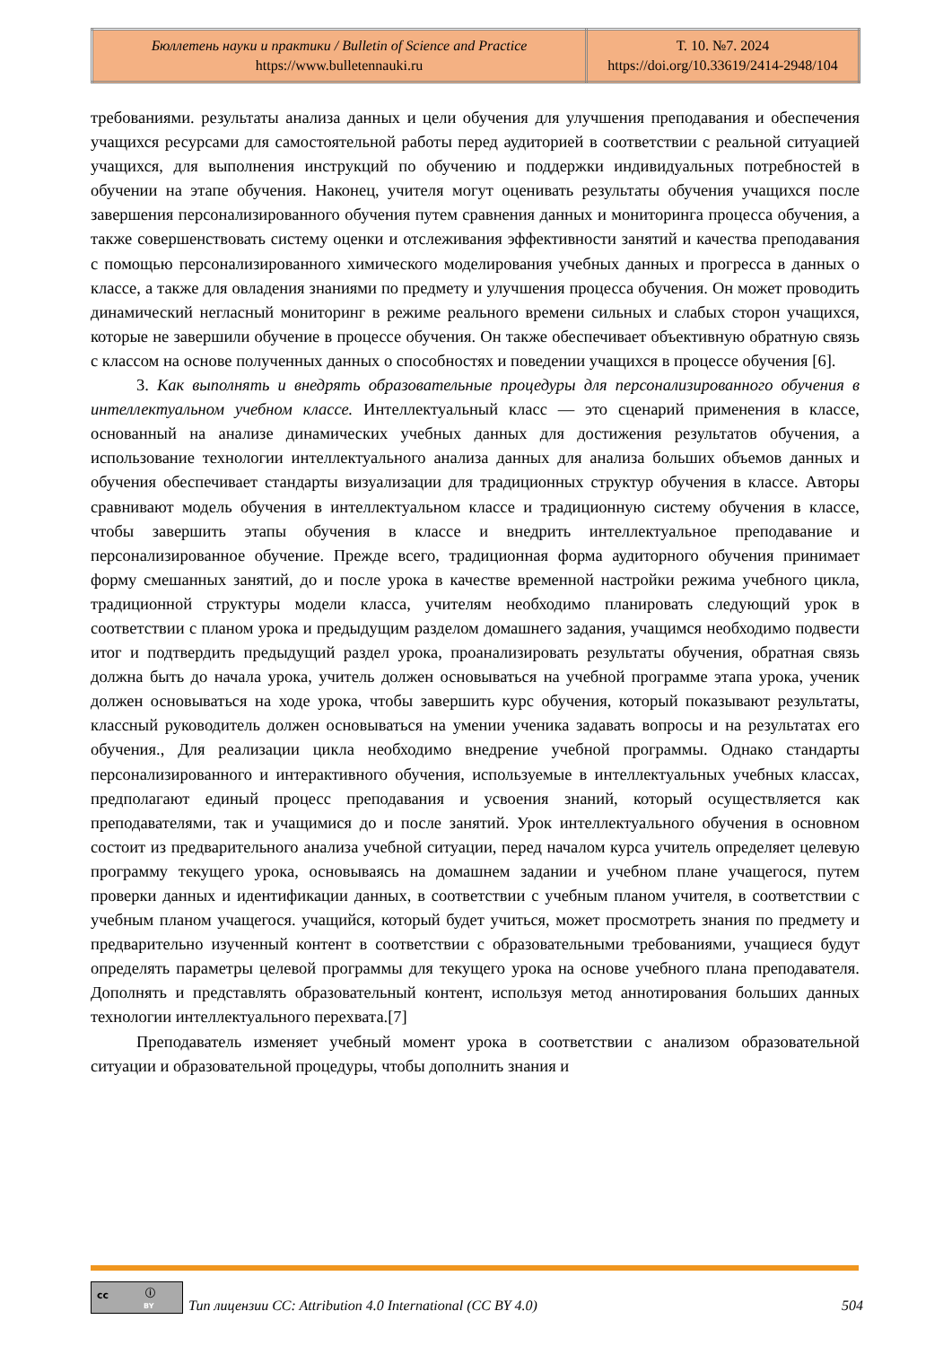| Бюллетень науки и практики / Bulletin of Science and Practice https://www.bulletennauki.ru | Т. 10. №7. 2024 https://doi.org/10.33619/2414-2948/104 |
требованиями. результаты анализа данных и цели обучения для улучшения преподавания и обеспечения учащихся ресурсами для самостоятельной работы перед аудиторией в соответствии с реальной ситуацией учащихся, для выполнения инструкций по обучению и поддержки индивидуальных потребностей в обучении на этапе обучения. Наконец, учителя могут оценивать результаты обучения учащихся после завершения персонализированного обучения путем сравнения данных и мониторинга процесса обучения, а также совершенствовать систему оценки и отслеживания эффективности занятий и качества преподавания с помощью персонализированного химического моделирования учебных данных и прогресса в данных о классе, а также для овладения знаниями по предмету и улучшения процесса обучения. Он может проводить динамический негласный мониторинг в режиме реального времени сильных и слабых сторон учащихся, которые не завершили обучение в процессе обучения. Он также обеспечивает объективную обратную связь с классом на основе полученных данных о способностях и поведении учащихся в процессе обучения [6].
3. Как выполнять и внедрять образовательные процедуры для персонализированного обучения в интеллектуальном учебном классе. Интеллектуальный класс — это сценарий применения в классе, основанный на анализе динамических учебных данных для достижения результатов обучения, а использование технологии интеллектуального анализа данных для анализа больших объемов данных и обучения обеспечивает стандарты визуализации для традиционных структур обучения в классе. Авторы сравнивают модель обучения в интеллектуальном классе и традиционную систему обучения в классе, чтобы завершить этапы обучения в классе и внедрить интеллектуальное преподавание и персонализированное обучение. Прежде всего, традиционная форма аудиторного обучения принимает форму смешанных занятий, до и после урока в качестве временной настройки режима учебного цикла, традиционной структуры модели класса, учителям необходимо планировать следующий урок в соответствии с планом урока и предыдущим разделом домашнего задания, учащимся необходимо подвести итог и подтвердить предыдущий раздел урока, проанализировать результаты обучения, обратная связь должна быть до начала урока, учитель должен основываться на учебной программе этапа урока, ученик должен основываться на ходе урока, чтобы завершить курс обучения, который показывают результаты, классный руководитель должен основываться на умении ученика задавать вопросы и на результатах его обучения., Для реализации цикла необходимо внедрение учебной программы. Однако стандарты персонализированного и интерактивного обучения, используемые в интеллектуальных учебных классах, предполагают единый процесс преподавания и усвоения знаний, который осуществляется как преподавателями, так и учащимися до и после занятий. Урок интеллектуального обучения в основном состоит из предварительного анализа учебной ситуации, перед началом курса учитель определяет целевую программу текущего урока, основываясь на домашнем задании и учебном плане учащегося, путем проверки данных и идентификации данных, в соответствии с учебным планом учителя, в соответствии с учебным планом учащегося. учащийся, который будет учиться, может просмотреть знания по предмету и предварительно изученный контент в соответствии с образовательными требованиями, учащиеся будут определять параметры целевой программы для текущего урока на основе учебного плана преподавателя. Дополнять и представлять образовательный контент, используя метод аннотирования больших данных технологии интеллектуального перехвата.[7]
Преподаватель изменяет учебный момент урока в соответствии с анализом образовательной ситуации и образовательной процедуры, чтобы дополнить знания и
cc ⓘ
BY
Тип лицензии CC: Attribution 4.0 International (CC BY 4.0) 504